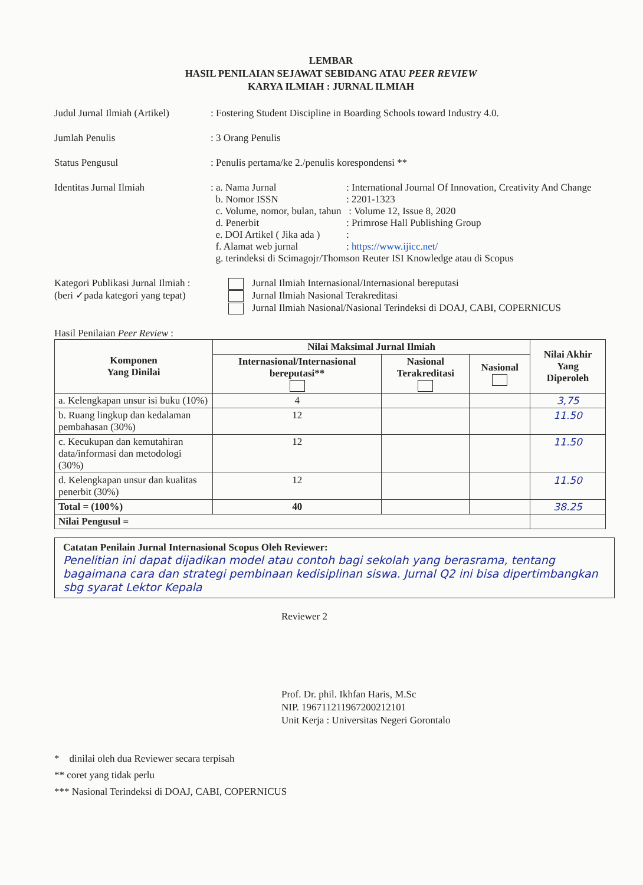LEMBAR
HASIL PENILAIAN SEJAWAT SEBIDANG ATAU PEER REVIEW
KARYA ILMIAH : JURNAL ILMIAH
Judul Jurnal Ilmiah (Artikel)
: Fostering Student Discipline in Boarding Schools toward Industry 4.0.
Jumlah Penulis : 3 Orang Penulis
Status Pengusul : Penulis pertama/ke 2./penulis korespondensi **
Identitas Jurnal Ilmiah : a. Nama Jurnal : International Journal Of Innovation, Creativity And Change
b. Nomor ISSN : 2201-1323
c. Volume, nomor, bulan, tahun : Volume 12, Issue 8, 2020
d. Penerbit : Primrose Hall Publishing Group
e. DOI Artikel ( Jika ada )
:
f. Alamat web jurnal : https://www.ijicc.net/
g. terindeksi di Scimagojr/Thomson Reuter ISI Knowledge atau di Scopus
Kategori Publikasi Jurnal Ilmiah :
(beri ✓pada kategori yang tepat)
Jurnal Ilmiah Internasional/Internasional bereputasi
Jurnal Ilmiah Nasional Terakreditasi
Jurnal Ilmiah Nasional/Nasional Terindeksi di DOAJ, CABI, COPERNICUS
Hasil Penilaian Peer Review :
| Komponen Yang Dinilai | Nilai Maksimal Jurnal Ilmiah | | | Nilai Akhir Yang Diperoleh |
| --- | --- | --- | --- | --- |
| | Internasional/Internasional bereputasi** | Nasional Terakreditasi | Nasional | |
| a. Kelengkapan unsur isi buku (10%) | 4 | | | 3,75 |
| b. Ruang lingkup dan kedalaman pembahasan (30%) | 12 | | | 11.50 |
| c. Kecukupan dan kemutahiran data/informasi dan metodologi (30%) | 12 | | | 11.50 |
| d. Kelengkapan unsur dan kualitas penerbit (30%) | 12 | | | 11.50 |
| Total = (100%) | 40 | | | 38.25 |
| Nilai Pengusul = | | | | |
Catatan Penilain Jurnal Internasional Scopus Oleh Reviewer:
Penelitian ini dapat dijadikan model atau contoh bagi sekolah yang berasrama, tentang bagaimana cara dan strategi pembinaan kedisiplinan siswa. Jurnal Q2 ini bisa dipertimbangkan sbg syarat Lektor Kepala
Reviewer 2
Prof. Dr. phil. Ikhfan Haris, M.Sc
NIP. 196711211967200212101
Unit Kerja : Universitas Negeri Gorontalo
* dinilai oleh dua Reviewer secara terpisah
** coret yang tidak perlu
*** Nasional Terindeksi di DOAJ, CABI, COPERNICUS